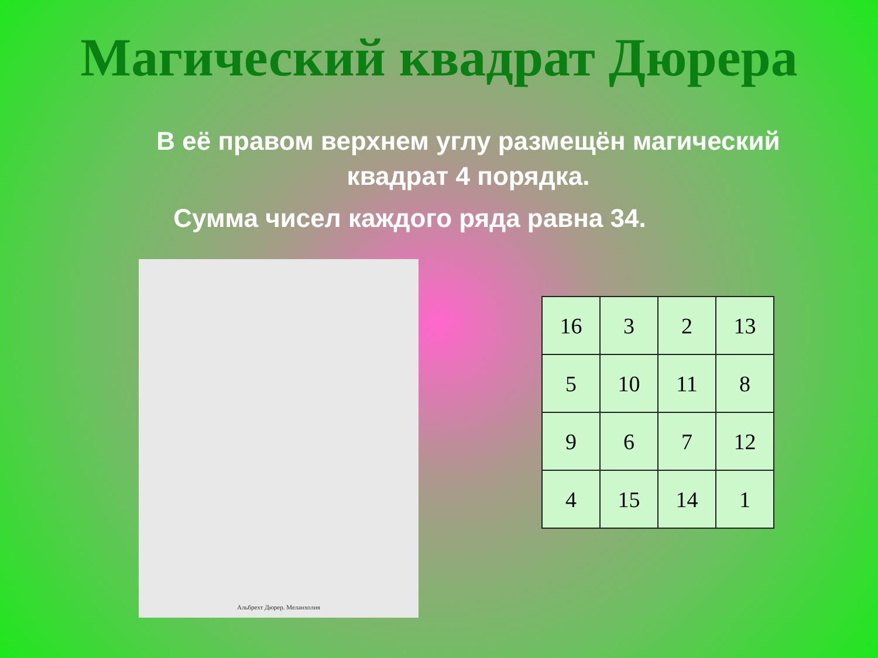Магический квадрат Дюрера
В её правом верхнем углу размещён магический квадрат 4 порядка.
Сумма чисел каждого ряда равна 34.
Альбрехт Дюрер. Меланхолия
| 16 | 3 | 2 | 13 |
| 5 | 10 | 11 | 8 |
| 9 | 6 | 7 | 12 |
| 4 | 15 | 14 | 1 |